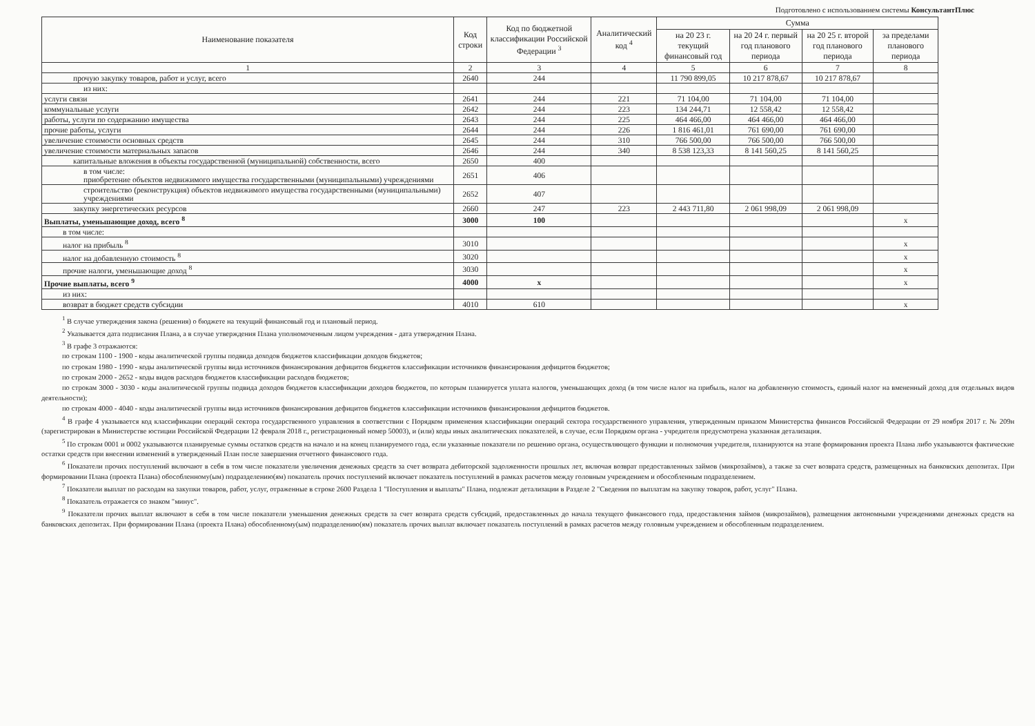Подготовлено с использованием системы КонсультантПлюс
| Наименование показателя | Код строки | Код по бюджетной классификации Российской Федерации <sup>3</sup> | Аналитический код <sup>4</sup> | Сумма | | | |
| --- | --- | --- | --- | --- | --- | --- | --- |
| | | | | на 20 23 г. текущий финансовый год | на 20 24 г. первый год планового периода | на 20 25 г. второй год планового периода | за пределами планового периода |
| 1 | 2 | 3 | 4 | 5 | 6 | 7 | 8 |
| прочую закупку товаров, работ и услуг, всего | 2640 | 244 | | 11 790 899,05 | 10 217 878,67 | 10 217 878,67 | |
| из них: | | | | | | | |
| услуги связи | 2641 | 244 | 221 | 71 104,00 | 71 104,00 | 71 104,00 | |
| коммунальные услуги | 2642 | 244 | 223 | 134 244,71 | 12 558,42 | 12 558,42 | |
| работы, услуги по содержанию имущества | 2643 | 244 | 225 | 464 466,00 | 464 466,00 | 464 466,00 | |
| прочие работы, услуги | 2644 | 244 | 226 | 1 816 461,01 | 761 690,00 | 761 690,00 | |
| увеличение стоимости основных средств | 2645 | 244 | 310 | 766 500,00 | 766 500,00 | 766 500,00 | |
| увеличение стоимости материальных запасов | 2646 | 244 | 340 | 8 538 123,33 | 8 141 560,25 | 8 141 560,25 | |
| капитальные вложения в объекты государственной (муниципальной) собственности, всего | 2650 | 400 | | | | | |
| в том числе: приобретение объектов недвижимого имущества государственными (муниципальными) учреждениями | 2651 | 406 | | | | | |
| строительство (реконструкция) объектов недвижимого имущества государственными (муниципальными) учреждениями | 2652 | 407 | | | | | |
| закупку энергетических ресурсов | 2660 | 247 | 223 | 2 443 711,80 | 2 061 998,09 | 2 061 998,09 | |
| Выплаты, уменьшающие доход, всего <sup>8</sup> | 3000 | 100 | | | | | x |
| в том числе: | | | | | | | |
| налог на прибыль <sup>8</sup> | 3010 | | | | | | x |
| налог на добавленную стоимость <sup>8</sup> | 3020 | | | | | | x |
| прочие налоги, уменьшающие доход <sup>8</sup> | 3030 | | | | | | x |
| Прочие выплаты, всего <sup>9</sup> | 4000 | x | | | | | x |
| из них: | | | | | | | |
| возврат в бюджет средств субсидии | 4010 | 610 | | | | | x |
<sup>1</sup> В случае утверждения закона (решения) о бюджете на текущий финансовый год и плановый период.
<sup>2</sup> Указывается дата подписания Плана, а в случае утверждения Плана уполномоченным лицом учреждения - дата утверждения Плана.
<sup>3</sup> В графе 3 отражаются:
по строкам 1100 - 1900 - коды аналитической группы подвида доходов бюджетов классификации доходов бюджетов;
по строкам 1980 - 1990 - коды аналитической группы вида источников финансирования дефицитов бюджетов классификации источников финансирования дефицитов бюджетов;
по строкам 2000 - 2652 - коды видов расходов бюджетов классификации расходов бюджетов;
по строкам 3000 - 3030 - коды аналитической группы подвида доходов бюджетов классификации доходов бюджетов, по которым планируется уплата налогов, уменьшающих доход (в том числе налог на прибыль, налог на добавленную стоимость, единый налог на вмененный доход для отдельных видов деятельности);
по строкам 4000 - 4040 - коды аналитической группы вида источников финансирования дефицитов бюджетов классификации источников финансирования дефицитов бюджетов.
<sup>4</sup> В графе 4 указывается код классификации операций сектора государственного управления в соответствии с Порядком применения классификации операций сектора государственного управления, утвержденным приказом Министерства финансов Российской Федерации от 29 ноября 2017 г. № 209н (зарегистрирован в Министерстве юстиции Российской Федерации 12 февраля 2018 г., регистрационный номер 50003), и (или) коды иных аналитических показателей, в случае, если Порядком органа - учредителя предусмотрена указанная детализация.
<sup>5</sup> По строкам 0001 и 0002 указываются планируемые суммы остатков средств на начало и на конец планируемого года, если указанные показатели по решению органа, осуществляющего функции и полномочия учредителя, планируются на этапе формирования проекта Плана либо указываются фактические остатки средств при внесении изменений в утвержденный План после завершения отчетного финансового года.
<sup>6</sup> Показатели прочих поступлений включают в себя в том числе показатели увеличения денежных средств за счет возврата дебиторской задолженности прошлых лет, включая возврат предоставленных займов (микрозаймов), а также за счет возврата средств, размещенных на банковских депозитах. При формировании Плана (проекта Плана) обособленному(ым) подразделению(ям) показатель прочих поступлений включает показатель поступлений в рамках расчетов между головным учреждением и обособленным подразделением.
<sup>7</sup> Показатели выплат по расходам на закупки товаров, работ, услуг, отраженные в строке 2600 Раздела 1 "Поступления и выплаты" Плана, подлежат детализации в Разделе 2 "Сведения по выплатам на закупку товаров, работ, услуг" Плана.
<sup>8</sup> Показатель отражается со знаком "минус".
<sup>9</sup> Показатели прочих выплат включают в себя в том числе показатели уменьшения денежных средств за счет возврата средств субсидий, предоставленных до начала текущего финансового года, предоставления займов (микрозаймов), размещения автономными учреждениями денежных средств на банковских депозитах. При формировании Плана (проекта Плана) обособленному(ым) подразделению(ям) показатель прочих выплат включает показатель поступлений в рамках расчетов между головным учреждением и обособленным подразделением.